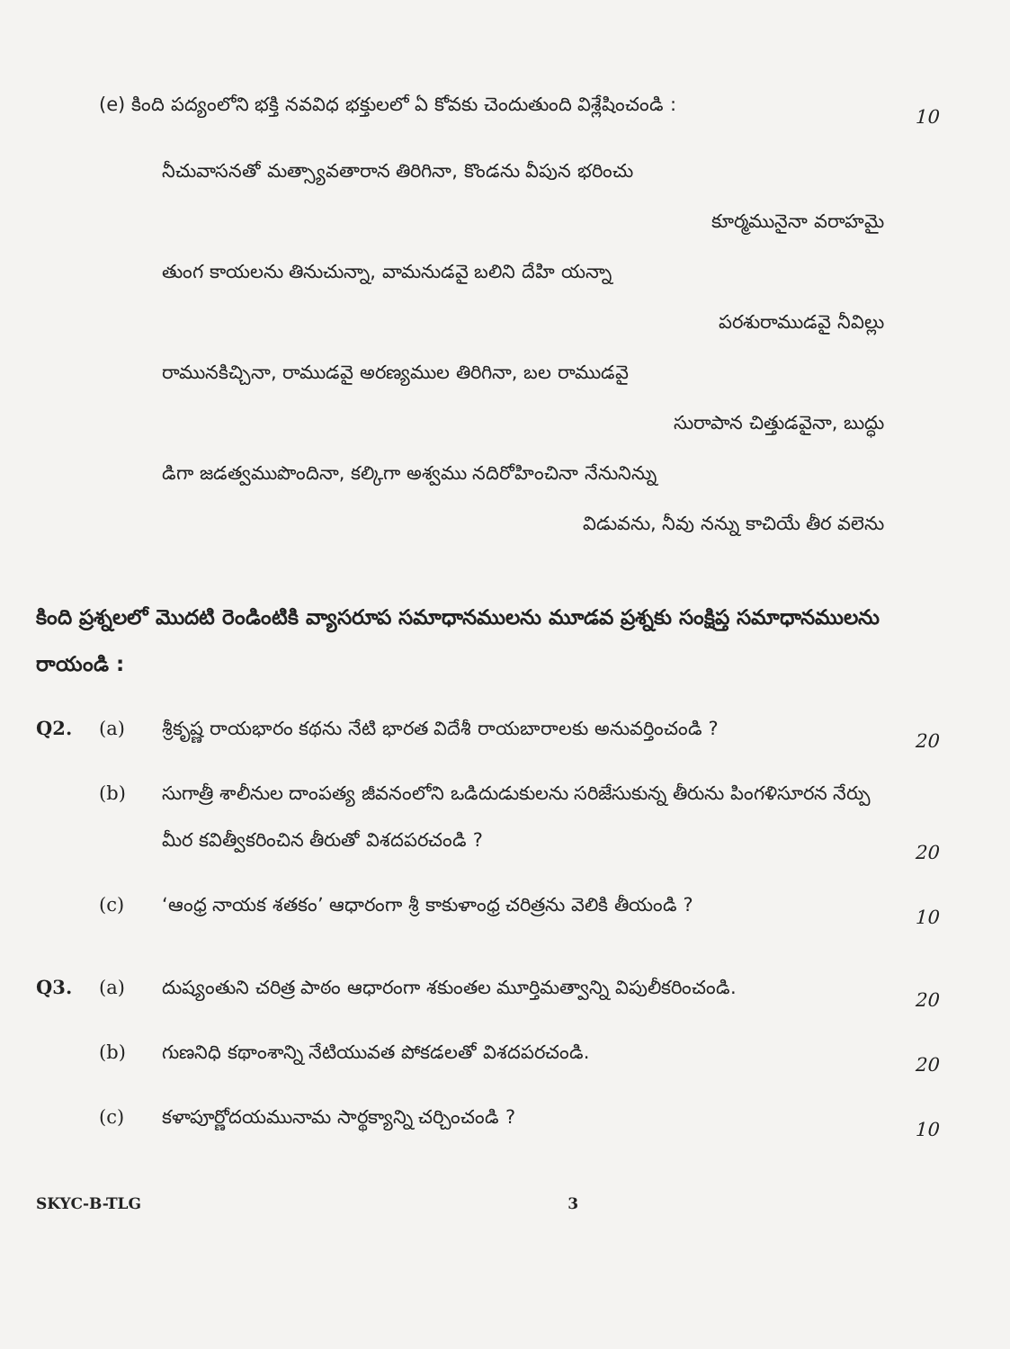(e) కింది పద్యంలోని భక్తి నవవిధ భక్తులలో ఏ కోవకు చెందుతుంది విశ్లేషించండి :
10
నీచువాసనతో మత్స్యావతారాన తిరిగినా, కొండను వీపున భరించు
కూర్మమునైనా వరాహమై
తుంగ కాయలను తినుచున్నా, వామనుడవై బలిని దేహి యన్నా
పరశురాముడవై నీవిల్లు
రామునకిచ్చినా, రాముడవై అరణ్యముల తిరిగినా, బల రాముడవై
సురాపాన చిత్తుడవైనా, బుద్ధు
డిగా జడత్వముపొందినా, కల్కిగా అశ్వము నదిరోహించినా నేనునిన్ను
విడువను, నీవు నన్ను కాచియే తీర వలెను
కింది ప్రశ్నలలో మొదటి రెండింటికి వ్యాసరూప సమాధానములను మూడవ ప్రశ్నకు సంక్షిప్త సమాధానములను రాయండి :
Q2. (a)
శ్రీకృష్ణ రాయభారం కథను నేటి భారత విదేశీ రాయబారాలకు అనువర్తించండి ?
20
(b)
సుగాత్రీ శాలీనుల దాంపత్య జీవనంలోని ఒడిదుడుకులను సరిజేసుకున్న తీరును పింగళిసూరన నేర్పు మీర కవిత్వీకరించిన తీరుతో విశదపరచండి ?
20
(c)
‘ఆంధ్ర నాయక శతకం’ ఆధారంగా శ్రీ కాకుళాంధ్ర చరిత్రను వెలికి తీయండి ?
10
Q3. (a)
దుష్యంతుని చరిత్ర పాఠం ఆధారంగా శకుంతల మూర్తిమత్వాన్ని విపులీకరించండి.
20
(b)
గుణనిధి కథాంశాన్ని నేటియువత పోకడలతో విశదపరచండి.
20
(c)
కళాపూర్ణోదయమునామ సార్థక్యాన్ని చర్చించండి ?
10
SKYC-B-TLG 3